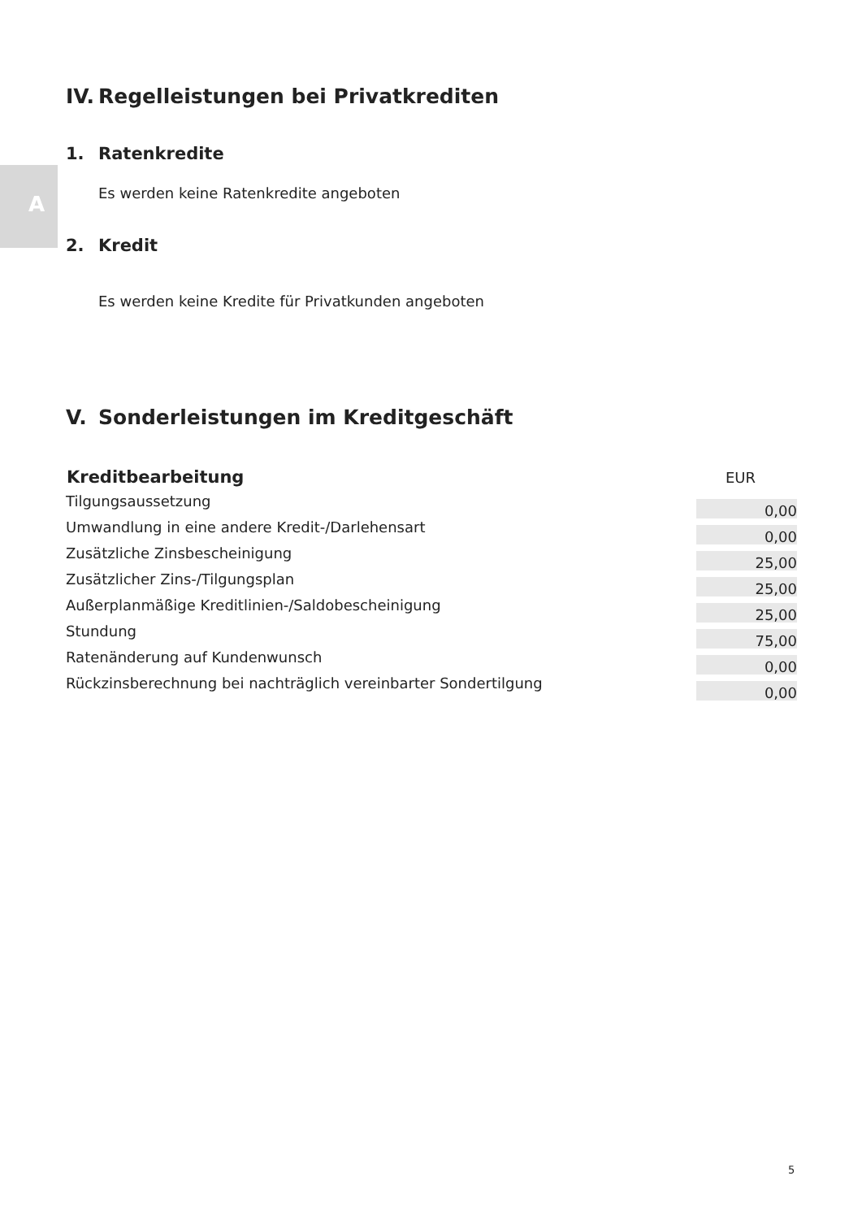A
IV. Regelleistungen bei Privatkrediten
1. Ratenkredite
Es werden keine Ratenkredite angeboten
2. Kredit
Es werden keine Kredite für Privatkunden angeboten
V. Sonderleistungen im Kreditgeschäft
| Kreditbearbeitung | EUR |
| --- | --- |
| Tilgungsaussetzung | 0,00 |
| Umwandlung in eine andere Kredit-/Darlehensart | 0,00 |
| Zusätzliche Zinsbescheinigung | 25,00 |
| Zusätzlicher Zins-/Tilgungsplan | 25,00 |
| Außerplanmäßige Kreditlinien-/Saldobescheinigung | 25,00 |
| Stundung | 75,00 |
| Ratenänderung auf Kundenwunsch | 0,00 |
| Rückzinsberechnung bei nachträglich vereinbarter Sondertilgung | 0,00 |
5